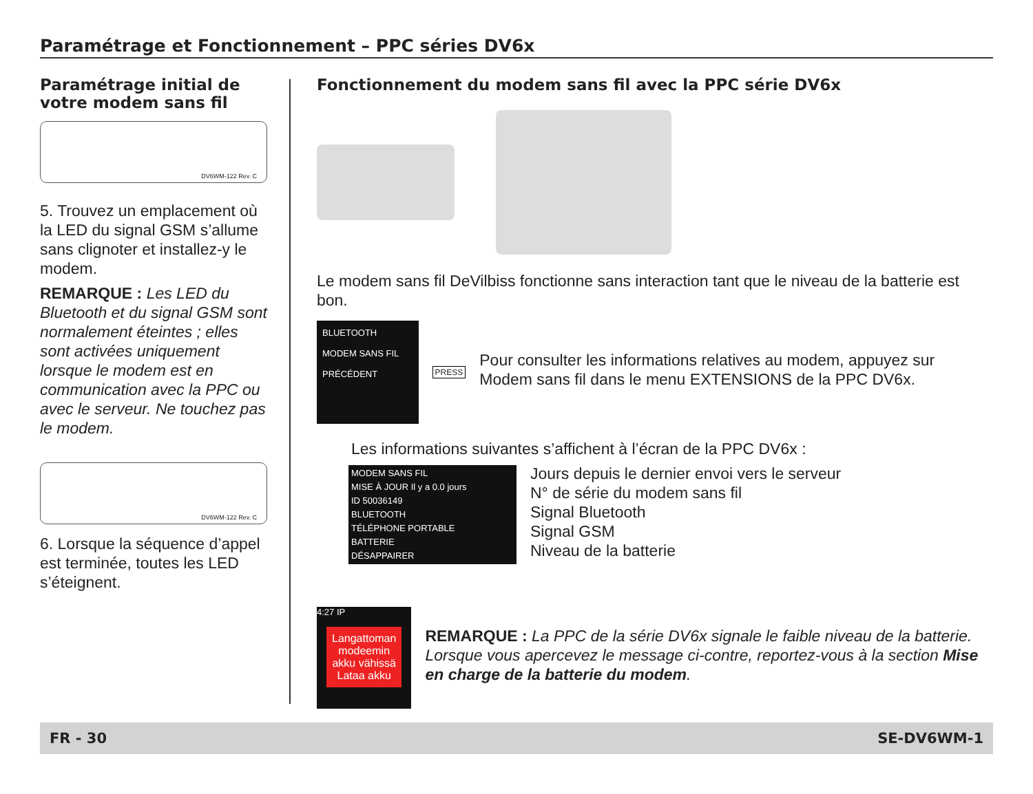Paramétrage et Fonctionnement – PPC séries DV6x
Paramétrage initial de votre modem sans fil
DV6WM-122 Rev. C
5. Trouvez un emplacement où la LED du signal GSM s’allume sans clignoter et installez-y le modem.
REMARQUE : Les LED du Bluetooth et du signal GSM sont normalement éteintes ; elles sont activées uniquement lorsque le modem est en communication avec la PPC ou avec le serveur. Ne touchez pas le modem.
DV6WM-122 Rev. C
6. Lorsque la séquence d’appel est terminée, toutes les LED s’éteignent.
Fonctionnement du modem sans fil avec la PPC série DV6x
Le modem sans fil DeVilbiss fonctionne sans interaction tant que le niveau de la batterie est bon.
BLUETOOTH
MODEM SANS FIL
PRÉCÉDENT
PRESS
Pour consulter les informations relatives au modem, appuyez sur Modem sans fil dans le menu EXTENSIONS de la PPC DV6x.
Les informations suivantes s’affichent à l’écran de la PPC DV6x :
MODEM SANS FIL
MISE À JOUR Il y a 0.0 jours
ID 50036149
BLUETOOTH
TÉLÉPHONE PORTABLE
BATTERIE
DÉSAPPAIRER
Jours depuis le dernier envoi vers le serveur
N° de série du modem sans fil
Signal Bluetooth
Signal GSM
Niveau de la batterie
4:27 IP
Langattoman modeemin akku vähissä
Lataa akku
REMARQUE : La PPC de la série DV6x signale le faible niveau de la batterie. Lorsque vous apercevez le message ci-contre, reportez-vous à la section Mise en charge de la batterie du modem.
FR - 30 SE-DV6WM-1